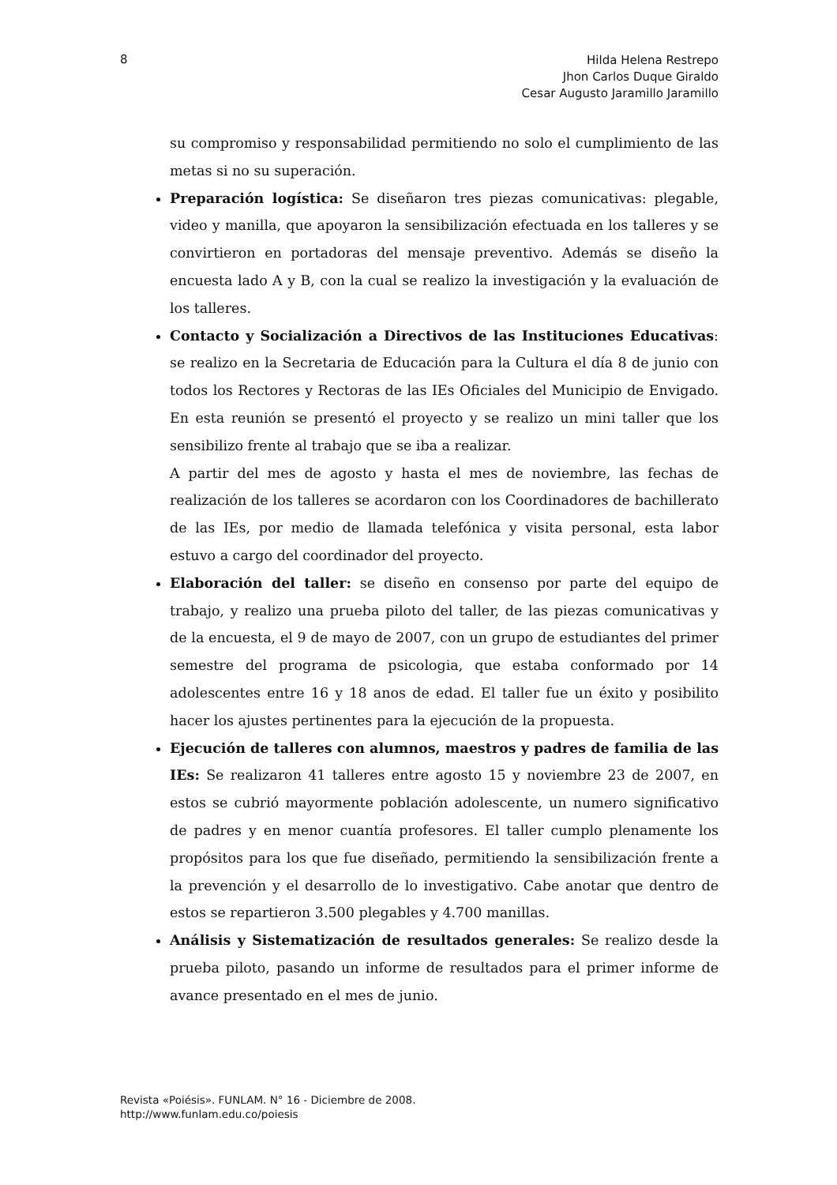8
Hilda Helena Restrepo
Jhon Carlos Duque Giraldo
Cesar Augusto Jaramillo Jaramillo
su compromiso y responsabilidad permitiendo no solo el cumplimiento de las metas si no su superación.
Preparación logística: Se diseñaron tres piezas comunicativas: plegable, video y manilla, que apoyaron la sensibilización efectuada en los talleres y se convirtieron en portadoras del mensaje preventivo. Además se diseño la encuesta lado A y B, con la cual se realizo la investigación y la evaluación de los talleres.
Contacto y Socialización a Directivos de las Instituciones Educativas: se realizo en la Secretaria de Educación para la Cultura el día 8 de junio con todos los Rectores y Rectoras de las IEs Oficiales del Municipio de Envigado. En esta reunión se presentó el proyecto y se realizo un mini taller que los sensibilizo frente al trabajo que se iba a realizar.
A partir del mes de agosto y hasta el mes de noviembre, las fechas de realización de los talleres se acordaron con los Coordinadores de bachillerato de las IEs, por medio de llamada telefónica y visita personal, esta labor estuvo a cargo del coordinador del proyecto.
Elaboración del taller: se diseño en consenso por parte del equipo de trabajo, y realizo una prueba piloto del taller, de las piezas comunicativas y de la encuesta, el 9 de mayo de 2007, con un grupo de estudiantes del primer semestre del programa de psicologia, que estaba conformado por 14 adolescentes entre 16 y 18 anos de edad. El taller fue un éxito y posibilito hacer los ajustes pertinentes para la ejecución de la propuesta.
Ejecución de talleres con alumnos, maestros y padres de familia de las IEs: Se realizaron 41 talleres entre agosto 15 y noviembre 23 de 2007, en estos se cubrió mayormente población adolescente, un numero significativo de padres y en menor cuantía profesores. El taller cumplo plenamente los propósitos para los que fue diseñado, permitiendo la sensibilización frente a la prevención y el desarrollo de lo investigativo. Cabe anotar que dentro de estos se repartieron 3.500 plegables y 4.700 manillas.
Análisis y Sistematización de resultados generales: Se realizo desde la prueba piloto, pasando un informe de resultados para el primer informe de avance presentado en el mes de junio.
Revista «Poiésis». FUNLAM. N° 16 - Diciembre de 2008.
http://www.funlam.edu.co/poiesis